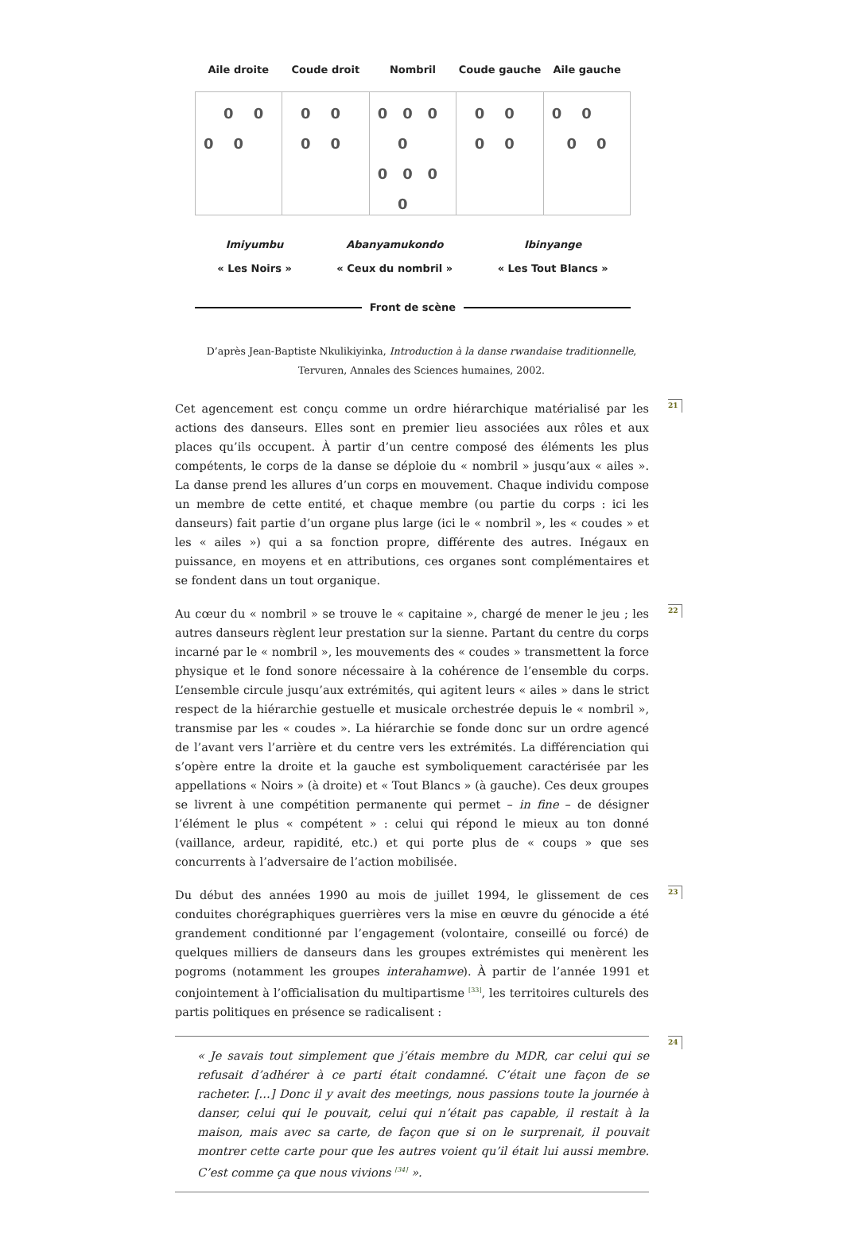Aile droite Coude droit Nombril Coude gauche Aile gauche
0 0 0 0
0 0 0 0
0 0 0 0 0 0 0 0
0 0 0 0
0 0 0 0
Imiyumbu
« Les Noirs »
Abanyamukondo
« Ceux du nombril »
Ibinyange
« Les Tout Blancs »
Front de scène
D’après Jean-Baptiste Nkulikiyinka, Introduction à la danse rwandaise traditionnelle,
Tervuren, Annales des Sciences humaines, 2002.
Cet agencement est conçu comme un ordre hiérarchique matérialisé par les actions des danseurs. Elles sont en premier lieu associées aux rôles et aux places qu’ils occupent. À partir d’un centre composé des éléments les plus compétents, le corps de la danse se déploie du « nombril » jusqu’aux « ailes ». La danse prend les allures d’un corps en mouvement. Chaque individu compose un membre de cette entité, et chaque membre (ou partie du corps : ici les danseurs) fait partie d’un organe plus large (ici le « nombril », les « coudes » et les « ailes ») qui a sa fonction propre, différente des autres. Inégaux en puissance, en moyens et en attributions, ces organes sont complémentaires et se fondent dans un tout organique.
21
Au cœur du « nombril » se trouve le « capitaine », chargé de mener le jeu ; les autres danseurs règlent leur prestation sur la sienne. Partant du centre du corps incarné par le « nombril », les mouvements des « coudes » transmettent la force physique et le fond sonore nécessaire à la cohérence de l’ensemble du corps. L’ensemble circule jusqu’aux extrémités, qui agitent leurs « ailes » dans le strict respect de la hiérarchie gestuelle et musicale orchestrée depuis le « nombril », transmise par les « coudes ». La hiérarchie se fonde donc sur un ordre agencé de l’avant vers l’arrière et du centre vers les extrémités. La différenciation qui s’opère entre la droite et la gauche est symboliquement caractérisée par les appellations « Noirs » (à droite) et « Tout Blancs » (à gauche). Ces deux groupes se livrent à une compétition permanente qui permet – in fine – de désigner l’élément le plus « compétent » : celui qui répond le mieux au ton donné (vaillance, ardeur, rapidité, etc.) et qui porte plus de « coups » que ses concurrents à l’adversaire de l’action mobilisée.
22
Du début des années 1990 au mois de juillet 1994, le glissement de ces conduites chorégraphiques guerrières vers la mise en œuvre du génocide a été grandement conditionné par l’engagement (volontaire, conseillé ou forcé) de quelques milliers de danseurs dans les groupes extrémistes qui menèrent les pogroms (notamment les groupes interahamwe). À partir de l’année 1991 et conjointement à l’officialisation du multipartisme <sup>[33]</sup>, les territoires culturels des partis politiques en présence se radicalisent :
23
« Je savais tout simplement que j’étais membre du MDR, car celui qui se refusait d’adhérer à ce parti était condamné. C’était une façon de se racheter. […] Donc il y avait des meetings, nous passions toute la journée à danser, celui qui le pouvait, celui qui n’était pas capable, il restait à la maison, mais avec sa carte, de façon que si on le surprenait, il pouvait montrer cette carte pour que les autres voient qu’il était lui aussi membre. C’est comme ça que nous vivions <sup>[34]</sup> ».
24